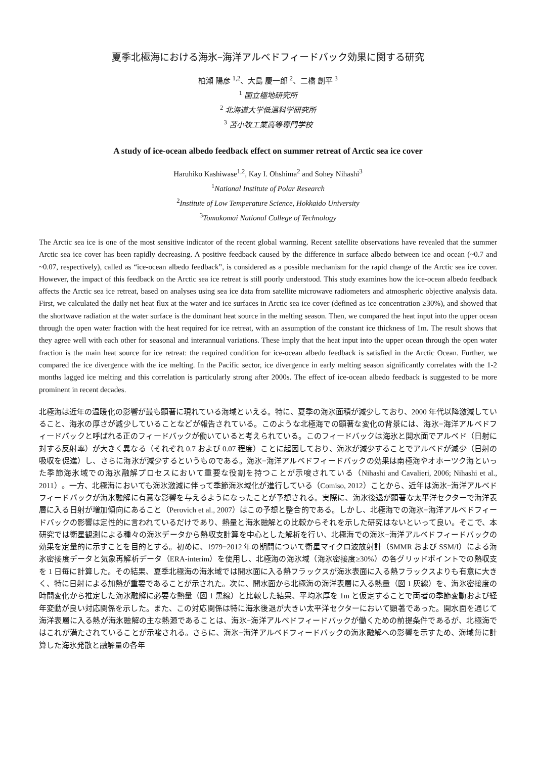夏季北極海における海氷−海洋アルベドフィードバック効果に関する研究
柏瀬 陽彦 <sup>1,2</sup>、大島 慶一郎 <sup>2</sup>、二橋 創平 <sup>3</sup>
<sup>1</sup> 国立極地研究所
<sup>2</sup> 北海道大学低温科学研究所
<sup>3</sup> 苫小牧工業高等専門学校
A study of ice-ocean albedo feedback effect on summer retreat of Arctic sea ice cover
Haruhiko Kashiwase<sup>1,2</sup>, Kay I. Ohshima<sup>2</sup> and Sohey Nihashi<sup>3</sup>
<sup>1</sup> National Institute of Polar Research
<sup>2</sup> Institute of Low Temperature Science, Hokkaido University
<sup>3</sup> Tomakomai National College of Technology
The Arctic sea ice is one of the most sensitive indicator of the recent global warming. Recent satellite observations have revealed that the summer Arctic sea ice cover has been rapidly decreasing. A positive feedback caused by the difference in surface albedo between ice and ocean (~0.7 and ~0.07, respectively), called as “ice-ocean albedo feedback”, is considered as a possible mechanism for the rapid change of the Arctic sea ice cover. However, the impact of this feedback on the Arctic sea ice retreat is still poorly understood. This study examines how the ice-ocean albedo feedback affects the Arctic sea ice retreat, based on analyses using sea ice data from satellite microwave radiometers and atmospheric objective analysis data. First, we calculated the daily net heat flux at the water and ice surfaces in Arctic sea ice cover (defined as ice concentration ≥30%), and showed that the shortwave radiation at the water surface is the dominant heat source in the melting season. Then, we compared the heat input into the upper ocean through the open water fraction with the heat required for ice retreat, with an assumption of the constant ice thickness of 1m. The result shows that they agree well with each other for seasonal and interannual variations. These imply that the heat input into the upper ocean through the open water fraction is the main heat source for ice retreat: the required condition for ice-ocean albedo feedback is satisfied in the Arctic Ocean. Further, we compared the ice divergence with the ice melting. In the Pacific sector, ice divergence in early melting season significantly correlates with the 1-2 months lagged ice melting and this correlation is particularly strong after 2000s. The effect of ice-ocean albedo feedback is suggested to be more prominent in recent decades.
北極海は近年の温暖化の影響が最も顕著に現れている海域といえる。特に、夏季の海氷面積が減少しており、2000 年代以降激減していること、海氷の厚さが減少していることなどが報告されている。このような北極海での顕著な変化の背景には、海氷−海洋アルベドフィードバックと呼ばれる正のフィードバックが働いていると考えられている。このフィードバックは海氷と開水面でアルベド（日射に対する反射率）が大きく異なる（それぞれ 0.7 および 0.07 程度）ことに起因しており、海氷が減少することでアルベドが減少（日射の吸収を促進）し、さらに海氷が減少するというものである。海氷−海洋アルベドフィードバックの効果は南極海やオホーツク海といった季節海氷域での海氷融解プロセスにおいて重要な役割を持つことが示唆されている（Nihashi and Cavalieri, 2006; Nihashi et al., 2011）。一方、北極海においても海氷激減に伴って季節海氷域化が進行している（Comiso, 2012）ことから、近年は海氷−海洋アルベドフィードバックが海氷融解に有意な影響を与えるようになったことが予想される。実際に、海氷後退が顕著な太平洋セクターで海洋表層に入る日射が増加傾向にあること（Perovich et al., 2007）はこの予想と整合的である。しかし、北極海での海氷−海洋アルベドフィードバックの影響は定性的に言われているだけであり、熱量と海氷融解との比較からそれを示した研究はないといって良い。そこで、本研究では衛星観測による種々の海氷データから熱収支計算を中心とした解析を行い、北極海での海氷−海洋アルベドフィードバックの効果を定量的に示すことを目的とする。初めに、1979−2012 年の期間について衛星マイクロ波放射計（SMMR および SSM/I）による海氷密接度データと気象再解析データ（ERA-interim）を使用し、北極海の海氷域（海氷密接度≥30%）の各グリッドポイントでの熱収支を 1 日毎に計算した。その結果、夏季北極海の海氷域では開水面に入る熱フラックスが海氷表面に入る熱フラックスよりも有意に大きく、特に日射による加熱が重要であることが示された。次に、開水面から北極海の海洋表層に入る熱量（図 1 灰線）を、海氷密接度の時間変化から推定した海氷融解に必要な熱量（図 1 黒線）と比較した結果、平均氷厚を 1m と仮定することで両者の季節変動および経年変動が良い対応関係を示した。また、この対応関係は特に海氷後退が大きい太平洋セクターにおいて顕著であった。開水面を通じて海洋表層に入る熱が海氷融解の主な熱源であることは、海氷−海洋アルベドフィードバックが働くための前提条件であるが、北極海ではこれが満たされていることが示唆される。さらに、海氷−海洋アルベドフィードバックの海氷融解への影響を示すため、海域毎に計算した海氷発散と融解量の各年